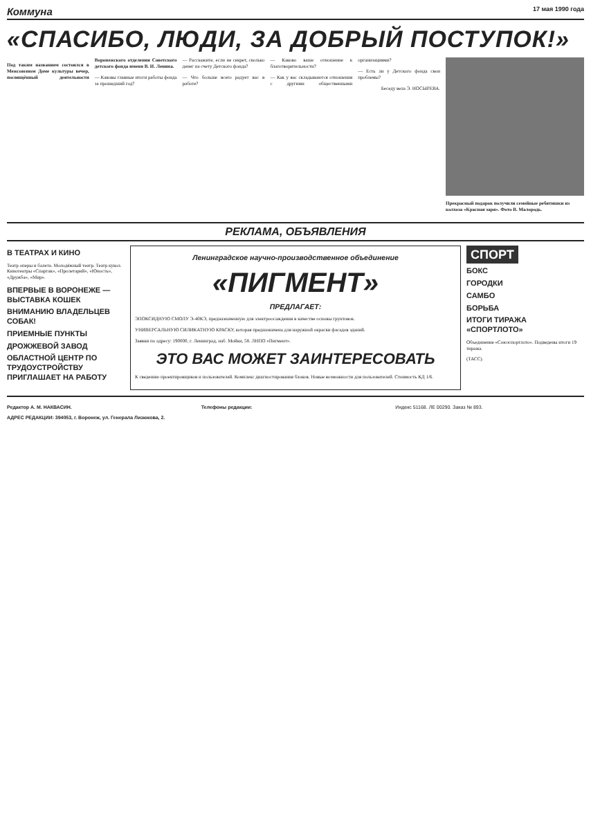Коммуна 17 мая 1990 года
«СПАСИБО, ЛЮДИ, ЗА ДОБРЫЙ ПОСТУПОК!»
Под таким названием состоялся в Межсоюзном Доме культуры вечер, посвящённый деятельности Воронежского отделения Советского детского фонда имени В. И. Ленина.
— Каковы главные итоги работы фонда за прошедший год?
— Расскажите, если не секрет, сколько денег на счету Детского фонда?
— Что больше всего радует вас в работе?
— Каково ваше отношение к благотворительности?
— Как у вас складываются отношения с другими общественными организациями?
— Есть ли у Детского фонда свои проблемы?
Беседу вела Э. НОСЫРЕВА.
Прекрасный подарок получили семейные ребятишки из колхоза «Красная заря». Фото В. Малородь.
РЕКЛАМА, ОБЪЯВЛЕНИЯ
В ТЕАТРАХ И КИНО
Театр оперы и балета. Молодёжный театр. Театр кукол. Кинотеатры «Спартак», «Пролетарий», «Юность», «Дружба», «Мир».
ВПЕРВЫЕ В ВОРОНЕЖЕ — ВЫСТАВКА КОШЕК
ВНИМАНИЮ ВЛАДЕЛЬЦЕВ СОБАК!
ПРИЕМНЫЕ ПУНКТЫ
ДРОЖЖЕВОЙ ЗАВОД
ОБЛАСТНОЙ ЦЕНТР ПО ТРУДОУСТРОЙСТВУ ПРИГЛАШАЕТ НА РАБОТУ
Ленинградское научно-производственное объединение
«ПИГМЕНТ»
ПРЕДЛАГАЕТ:
ЭПОКСИДНУЮ СМОЛУ Э-40КЭ, предназначенную для электроосаждения в качестве основы грунтовок.
УНИВЕРСАЛЬНУЮ СИЛИКАТНУЮ КРАСКУ, которая предназначена для наружной окраски фасадов зданий.
Заявки по адресу: 190000, г. Ленинград, наб. Мойки, 58. ЛНПО «Пигмент».
ЭТО ВАС МОЖЕТ ЗАИНТЕРЕСОВАТЬ
К сведению проектировщиков и пользователей. Комплекс диагностирования блоков. Новые возможности для пользователей. Стоимость КД 1/6.
СПОРТ
БОКС
ГОРОДКИ
САМБО
БОРЬБА
ИТОГИ ТИРАЖА «СПОРТЛОТО»
Объединение «Союзспортлото». Подведены итоги 19 тиража.
(ТАСС).
Редактор А. М. НАКВАСИН.
АДРЕС РЕДАКЦИИ: 394053, г. Воронеж, ул. Генерала Лизюкова, 2.
Телефоны редакции: Индекс 51168. ЛЕ 00290. Заказ № 893.